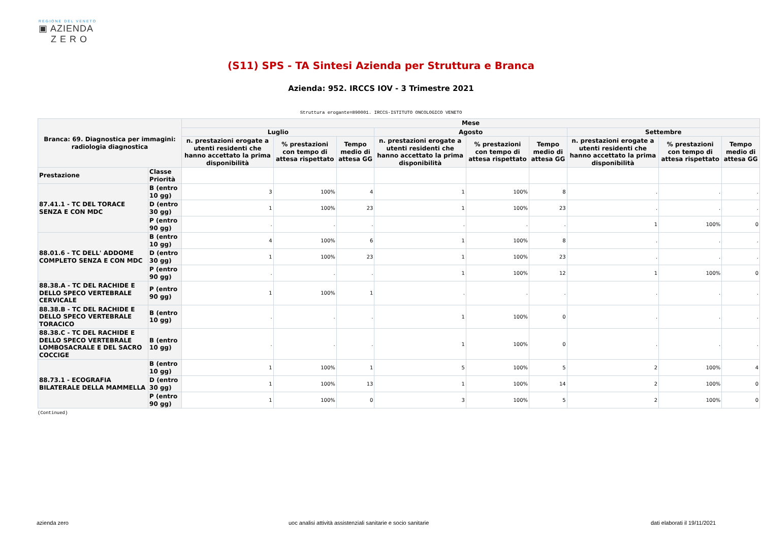REGIONE DEL VENETO
▣ AZIENDA
Z E R O
(S11) SPS - TA Sintesi Azienda per Struttura e Branca
Azienda: 952. IRCCS IOV - 3 Trimestre 2021
Struttura erogante=890001. IRCCS-ISTITUTO ONCOLOGICO VENETO
| Branca: 69. Diagnostica per immagini: radiologia diagnostica | | Mese | | | | | | | | |
| --- | --- | --- | --- | --- | --- | --- | --- | --- | --- | --- |
| | | Luglio | | | Agosto | | | Settembre | | |
| | | n. prestazioni erogate a utenti residenti che hanno accettato la prima disponibilità | % prestazioni con tempo di attesa rispettato | Tempo medio di attesa GG | n. prestazioni erogate a utenti residenti che hanno accettato la prima disponibilità | % prestazioni con tempo di attesa rispettato | Tempo medio di attesa GG | n. prestazioni erogate a utenti residenti che hanno accettato la prima disponibilità | % prestazioni con tempo di attesa rispettato | Tempo medio di attesa GG |
| Prestazione | Classe Priorità | | | | | | | | | |
| 87.41.1 - TC DEL TORACE SENZA E CON MDC | B (entro 10 gg) | 3 | 100% | 4 | 1 | 100% | 8 | . | . | . |
| | D (entro 30 gg) | 1 | 100% | 23 | 1 | 100% | 23 | . | . | . |
| | P (entro 90 gg) | . | . | . | . | . | . | 1 | 100% | 0 |
| 88.01.6 - TC DELL' ADDOME COMPLETO SENZA E CON MDC | B (entro 10 gg) | 4 | 100% | 6 | 1 | 100% | 8 | . | . | . |
| | D (entro 30 gg) | 1 | 100% | 23 | 1 | 100% | 23 | . | . | . |
| | P (entro 90 gg) | . | . | . | 1 | 100% | 12 | 1 | 100% | 0 |
| 88.38.A - TC DEL RACHIDE E DELLO SPECO VERTEBRALE CERVICALE | P (entro 90 gg) | 1 | 100% | 1 | . | . | . | . | . | . |
| 88.38.B - TC DEL RACHIDE E DELLO SPECO VERTEBRALE TORACICO | B (entro 10 gg) | . | . | . | 1 | 100% | 0 | . | . | . |
| 88.38.C - TC DEL RACHIDE E DELLO SPECO VERTEBRALE LOMBOSACRALE E DEL SACRO COCCIGE | B (entro 10 gg) | . | . | . | 1 | 100% | 0 | . | . | . |
| 88.73.1 - ECOGRAFIA BILATERALE DELLA MAMMELLA | B (entro 10 gg) | 1 | 100% | 1 | 5 | 100% | 5 | 2 | 100% | 4 |
| | D (entro 30 gg) | 1 | 100% | 13 | 1 | 100% | 14 | 2 | 100% | 0 |
| | P (entro 90 gg) | 1 | 100% | 0 | 3 | 100% | 5 | 2 | 100% | 0 |
(Continued)
azienda zero
uoc analisi attività assistenziali sanitarie e socio sanitarie
dati elaborati il 19/11/2021